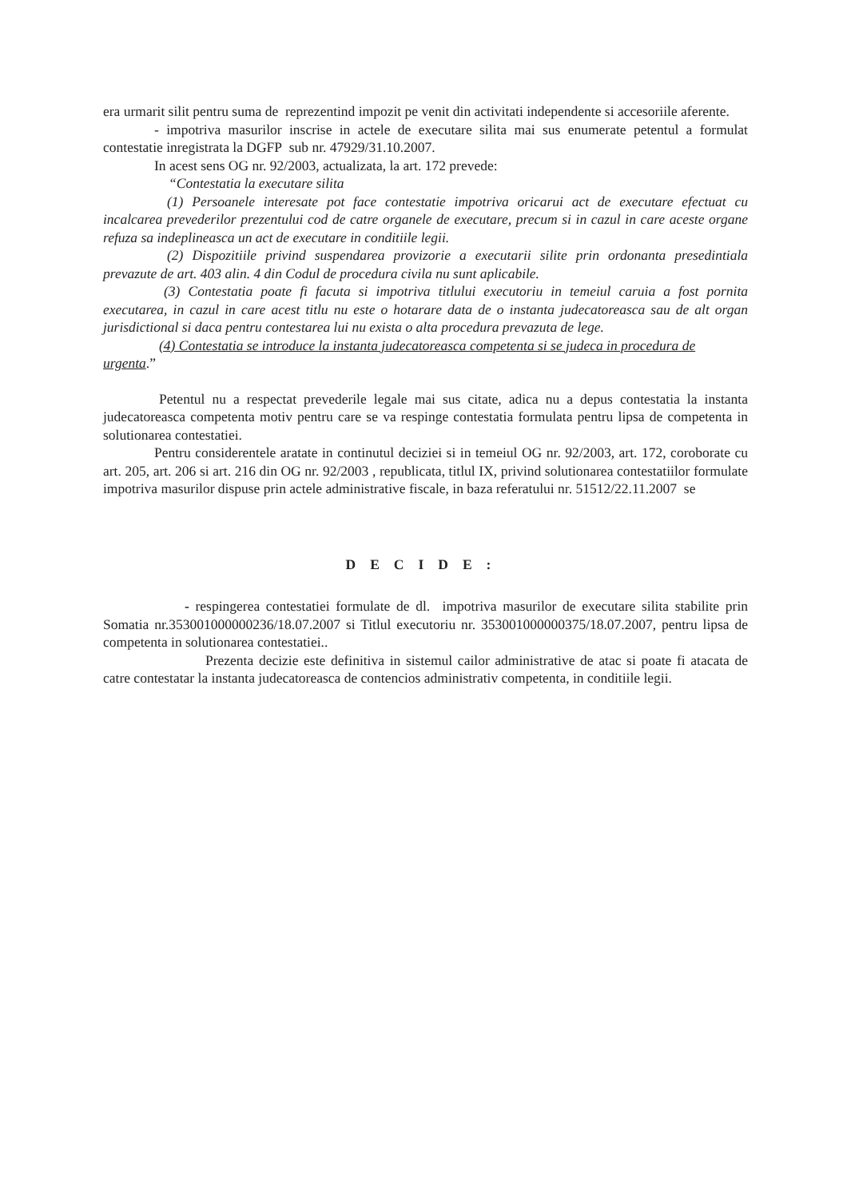era urmarit silit pentru suma de reprezentind impozit pe venit din activitati independente si accesoriile aferente.
- impotriva masurilor inscrise in actele de executare silita mai sus enumerate petentul a formulat contestatie inregistrata la DGFP sub nr. 47929/31.10.2007.
In acest sens OG nr. 92/2003, actualizata, la art. 172 prevede:
“Contestatia la executare silita
(1) Persoanele interesate pot face contestatie impotriva oricarui act de executare efectuat cu incalcarea prevederilor prezentului cod de catre organele de executare, precum si in cazul in care aceste organe refuza sa indeplineasca un act de executare in conditiile legii.
(2) Dispozitiile privind suspendarea provizorie a executarii silite prin ordonanta presedintiala prevazute de art. 403 alin. 4 din Codul de procedura civila nu sunt aplicabile.
(3) Contestatia poate fi facuta si impotriva titlului executoriu in temeiul caruia a fost pornita executarea, in cazul in care acest titlu nu este o hotarare data de o instanta judecatoreasca sau de alt organ jurisdictional si daca pentru contestarea lui nu exista o alta procedura prevazuta de lege.
(4) Contestatia se introduce la instanta judecatoreasca competenta si se judeca in procedura de urgenta.”
Petentul nu a respectat prevederile legale mai sus citate, adica nu a depus contestatia la instanta judecatoreasca competenta motiv pentru care se va respinge contestatia formulata pentru lipsa de competenta in solutionarea contestatiei.
Pentru considerentele aratate in continutul deciziei si in temeiul OG nr. 92/2003, art. 172, coroborate cu art. 205, art. 206 si art. 216 din OG nr. 92/2003 , republicata, titlul IX, privind solutionarea contestatiilor formulate impotriva masurilor dispuse prin actele administrative fiscale, in baza referatului nr. 51512/22.11.2007 se
DECIDE:
- respingerea contestatiei formulate de dl. impotriva masurilor de executare silita stabilite prin Somatia nr.353001000000236/18.07.2007 si Titlul executoriu nr. 353001000000375/18.07.2007, pentru lipsa de competenta in solutionarea contestatiei..
Prezenta decizie este definitiva in sistemul cailor administrative de atac si poate fi atacata de catre contestatar la instanta judecatoreasca de contencios administrativ competenta, in conditiile legii.